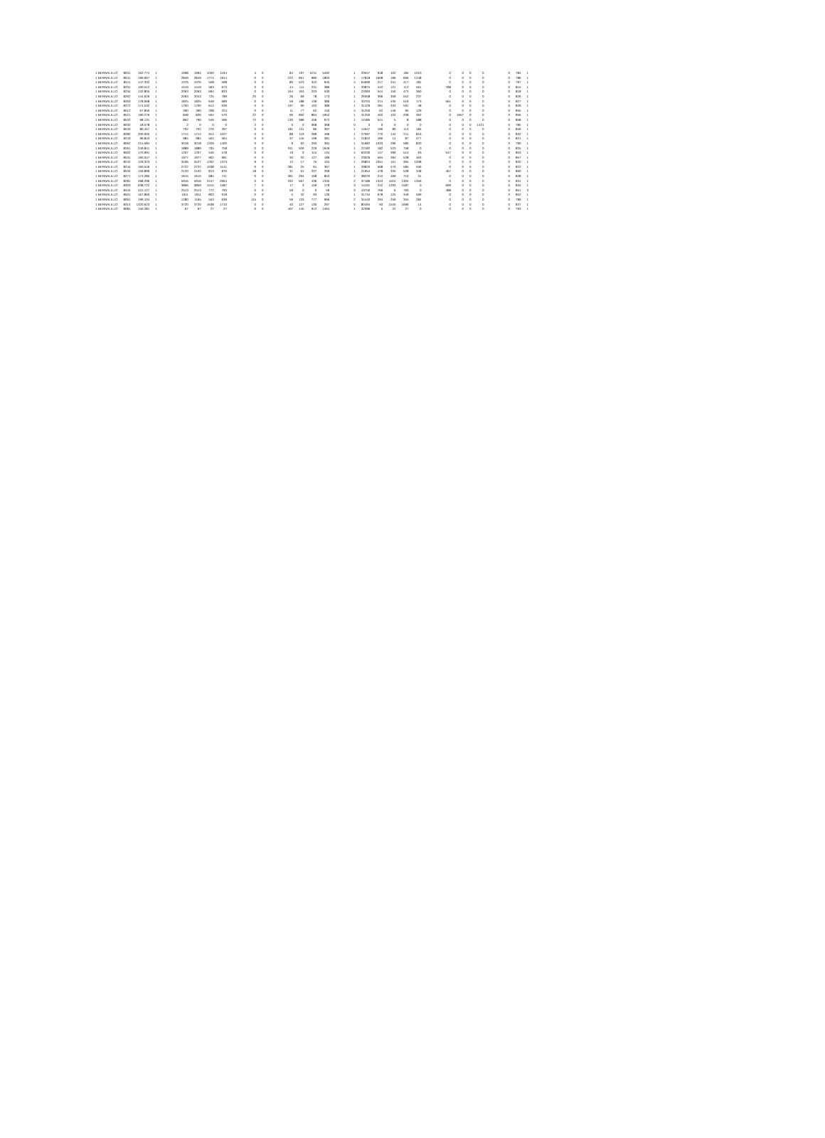| 1 BERNALILLO | 8031 | 162.774 | 1 | 1698 | 1694 | 1050 | 1194 | 4 | 0 | 84 | 197 | 5211 | 5492 | 1 | 20047 | 948 | 102 | 184 | 1010 | 0 | 0 | 0 | 0 | 0 | 784 | 1 |
| 1 BERNALILLO | 8041 | 199.667 | 1 | 2849 | 2849 | 1774 | 1914 | 0 | 0 | 222 | 661 | 980 | 1863 | 1 | 17818 | 1608 | 166 | 666 | 1248 | 0 | 0 | 0 | 0 | 0 | 786 | 1 |
| 1 BERNALILLO | 8511 | 147.332 | 1 | 1076 | 1076 | 558 | 598 | 0 | 0 | 80 | 523 | 342 | 945 | 4 | 64690 | 217 | 341 | 417 | 181 | 0 | 0 | 0 | 0 | 0 | 797 | 1 |
| 1 BERNALILLO | 8231 | 100.512 | 1 | 1519 | 1519 | 563 | 673 | 0 | 0 | 44 | 111 | 231 | 386 | 1 | 20875 | 442 | 121 | 112 | 561 | 788 | 0 | 0 | 0 | 0 | 815 | 1 |
| 1 BERNALILLO | 8234 | 132.805 | 1 | 2063 | 2063 | 694 | 833 | 0 | 0 | 164 | 163 | 203 | 530 | 1 | 23393 | 544 | 150 | 473 | 360 | 0 | 0 | 0 | 0 | 0 | 818 | 1 |
| 1 BERNALILLO | 8262 | 144.626 | 1 | 2063 | 2043 | 725 | 789 | 20 | 0 | 26 | 69 | 78 | 173 | 1 | 26358 | 366 | 359 | 552 | 237 | 0 | 0 | 0 | 0 | 0 | 826 | 1 |
| 1 BERNALILLO | 8263 | 178.068 | 1 | 1825 | 1825 | 649 | 689 | 0 | 0 | 59 | 188 | 139 | 386 | 1 | 33704 | 214 | 435 | 516 | 173 | 561 | 0 | 0 | 0 | 0 | 827 | 1 |
| 1 BERNALILLO | 8272 | 174.532 | 1 | 1700 | 1700 | 614 | 639 | 0 | 0 | 197 | 90 | 102 | 389 | 1 | 31429 | 281 | 333 | 591 | 48 | 0 | 0 | 0 | 0 | 0 | 829 | 1 |
| 1 BERNALILLO | 8512 | 67.850 | 1 | 390 | 390 | 208 | 224 | 0 | 0 | 11 | 77 | 62 | 150 | 4 | 31250 | 62 | 146 | 95 | 129 | 0 | 0 | 0 | 0 | 0 | 855 | 1 |
| 1 BERNALILLO | 8521 | 190.276 | 1 | 848 | 826 | 504 | 570 | 22 | 0 | 96 | 992 | 864 | 1952 | 1 | 31250 | 402 | 102 | 208 | 362 | 0 | 1657 | 0 | 0 | 0 | 856 | 1 |
| 1 BERNALILLO | 8532 | 98.131 | 1 | 862 | 790 | 546 | 596 | 72 | 0 | 130 | 386 | 456 | 972 | 1 | 12485 | 541 | 5 | 8 | 588 | 0 | 0 | 0 | 0 | 0 | 858 | 1 |
| 1 BERNALILLO | 8032 | 18.578 | 1 | 2 | 0 | 0 | 0 | 2 | 0 | 0 | 0 | 368 | 368 | 0 | 0 | 0 | 0 | 0 | 0 | 0 | 0 | 0 | 1421 | 0 | 785 | 1 |
| 1 BERNALILLO | 8533 | 80.457 | 1 | 702 | 702 | 270 | 297 | 0 | 0 | 181 | 131 | 85 | 397 | 1 | 14647 | 190 | 80 | 113 | 184 | 0 | 0 | 0 | 0 | 0 | 859 | 1 |
| 1 BERNALILLO | 8282 | 200.005 | 1 | 1714 | 1714 | 914 | 1027 | 0 | 0 | 88 | 119 | 289 | 496 | 1 | 27097 | 770 | 144 | 211 | 816 | 0 | 0 | 0 | 0 | 0 | 832 | 1 |
| 1 BERNALILLO | 8243 | 96.843 | 1 | 984 | 984 | 504 | 564 | 0 | 0 | 37 | 145 | 199 | 381 | 1 | 21842 | 490 | 14 | 87 | 477 | 0 | 0 | 0 | 0 | 0 | 821 | 1 |
| 1 BERNALILLO | 8062 | 215.584 | 1 | 3018 | 3018 | 1329 | 1400 | 0 | 0 | 9 | 92 | 293 | 394 | 1 | 31682 | 1033 | 296 | 580 | 820 | 0 | 0 | 0 | 0 | 0 | 790 | 1 |
| 1 BERNALILLO | 8261 | 249.841 | 1 | 1889 | 1889 | 705 | 758 | 0 | 0 | 911 | 509 | 229 | 1649 | 1 | 22182 | 182 | 523 | 758 | 0 | 0 | 0 | 0 | 0 | 0 | 825 | 1 |
| 1 BERNALILLO | 8502 | 170.991 | 1 | 1207 | 1207 | 546 | 578 | 0 | 0 | 19 | 0 | 115 | 134 | 4 | 60230 | 147 | 399 | 515 | 63 | 547 | 0 | 0 | 0 | 0 | 853 | 1 |
| 1 BERNALILLO | 8531 | 160.047 | 1 | 1977 | 1977 | 902 | 991 | 0 | 0 | 30 | 32 | 127 | 189 | 1 | 23026 | 594 | 394 | 528 | 463 | 0 | 0 | 0 | 0 | 0 | 857 | 1 |
| 1 BERNALILLO | 8242 | 129.323 | 1 | 3436 | 3427 | 1202 | 1373 | 9 | 0 | 12 | 17 | 75 | 104 | 1 | 26824 | 1051 | 151 | 365 | 1008 | 0 | 0 | 0 | 0 | 0 | 820 | 1 |
| 1 BERNALILLO | 8244 | 160.546 | 1 | 2722 | 2722 | 1038 | 1141 | 0 | 0 | 281 | 25 | 61 | 367 | 1 | 29820 | 568 | 470 | 585 | 556 | 0 | 0 | 0 | 0 | 0 | 822 | 1 |
| 1 BERNALILLO | 8534 | 159.899 | 1 | 2120 | 2102 | 813 | 876 | 18 | 0 | 31 | 61 | 207 | 299 | 1 | 21954 | 478 | 335 | 528 | 348 | 467 | 0 | 0 | 0 | 0 | 860 | 1 |
| 1 BERNALILLO | 8271 | 174.285 | 1 | 1615 | 1615 | 684 | 741 | 0 | 0 | 391 | 294 | 168 | 853 | 2 | 38220 | 215 | 469 | 710 | 31 | 0 | 0 | 0 | 0 | 0 | 828 | 1 |
| 1 BERNALILLO | 8281 | 498.296 | 1 | 5916 | 5916 | 2447 | 2664 | 0 | 0 | 332 | 567 | 436 | 1335 | 2 | 37186 | 1343 | 1104 | 1305 | 1359 | 0 | 0 | 0 | 0 | 0 | 831 | 1 |
| 1 BERNALILLO | 8303 | 638.722 | 1 | 3866 | 3859 | 1515 | 1587 | 7 | 0 | 17 | 3 | 159 | 179 | 3 | 51191 | 242 | 1293 | 1587 | 0 | 699 | 0 | 0 | 0 | 0 | 834 | 1 |
| 1 BERNALILLO | 8444 | 431.127 | 1 | 2513 | 2513 | 772 | 793 | 0 | 0 | 59 | 0 | 0 | 59 | 3 | 43750 | 766 | 6 | 793 | 0 | 488 | 0 | 0 | 0 | 0 | 851 | 3 |
| 1 BERNALILLO | 8501 | 167.860 | 1 | 1911 | 1911 | 803 | 918 | 0 | 0 | 5 | 32 | 93 | 130 | 1 | 31734 | 678 | 125 | 349 | 569 | 0 | 0 | 0 | 0 | 0 | 852 | 1 |
| 1 BERNALILLO | 8061 | 199.104 | 1 | 1280 | 1165 | 553 | 639 | 115 | 0 | 56 | 133 | 777 | 966 | 2 | 34440 | 294 | 259 | 355 | 284 | 0 | 0 | 0 | 0 | 0 | 789 | 1 |
| 1 BERNALILLO | 8314 | 1320.623 | 1 | 3720 | 3720 | 1638 | 1710 | 0 | 0 | 40 | 127 | 130 | 297 | 5 | 80494 | 93 | 1545 | 1696 | 14 | 0 | 0 | 0 | 0 | 0 | 837 | 1 |
| 1 BERNALILLO | 8081 | 150.281 | 1 | 67 | 67 | 27 | 27 | 0 | 0 | 407 | 145 | 912 | 1464 | 1 | 32396 | 5 | 22 | 27 | 0 | 0 | 0 | 0 | 0 | 0 | 793 | 1 |